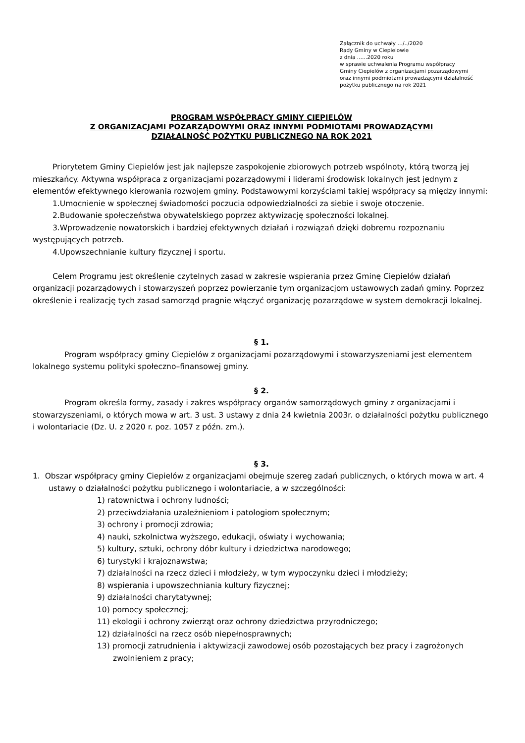Załącznik do uchwały …/../2020
Rady Gminy w Ciepielowie
z dnia ..….2020 roku
w sprawie uchwalenia Programu współpracy
Gminy Ciepielów z organizacjami pozarządowymi
oraz innymi podmiotami prowadzącymi działalność
pożytku publicznego na rok 2021
PROGRAM WSPÓŁPRACY GMINY CIEPIELÓW
Z ORGANIZACJAMI POZARZĄDOWYMI ORAZ INNYMI PODMIOTAMI PROWADZĄCYMI
DZIAŁALNOŚĆ POŻYTKU PUBLICZNEGO NA ROK 2021
Priorytetem Gminy Ciepielów jest jak najlepsze zaspokojenie zbiorowych potrzeb wspólnoty, którą tworzą jej mieszkańcy. Aktywna współpraca z organizacjami pozarządowymi i liderami środowisk lokalnych jest jednym z elementów efektywnego kierowania rozwojem gminy. Podstawowymi korzyściami takiej współpracy są między innymi:
1.Umocnienie w społecznej świadomości poczucia odpowiedzialności za siebie i swoje otoczenie.
2.Budowanie społeczeństwa obywatelskiego poprzez aktywizację społeczności lokalnej.
3.Wprowadzenie nowatorskich i bardziej efektywnych działań i rozwiązań dzięki dobremu rozpoznaniu występujących potrzeb.
4.Upowszechnianie kultury fizycznej i sportu.
Celem Programu jest określenie czytelnych zasad w zakresie wspierania przez Gminę Ciepielów działań organizacji pozarządowych i stowarzyszeń poprzez powierzanie tym organizacjom ustawowych zadań gminy. Poprzez określenie i realizację tych zasad samorząd pragnie włączyć organizację pozarządowe w system demokracji lokalnej.
§ 1.
Program współpracy gminy Ciepielów z organizacjami pozarządowymi i stowarzyszeniami jest elementem lokalnego systemu polityki społeczno–finansowej gminy.
§ 2.
Program określa formy, zasady i zakres współpracy organów samorządowych gminy z organizacjami i stowarzyszeniami, o których mowa w art. 3 ust. 3 ustawy z dnia 24 kwietnia 2003r. o działalności pożytku publicznego i wolontariacie (Dz. U. z 2020 r. poz. 1057 z późn. zm.).
§ 3.
1. Obszar współpracy gminy Ciepielów z organizacjami obejmuje szereg zadań publicznych, o których mowa w art. 4 ustawy o działalności pożytku publicznego i wolontariacie, a w szczególności:
1) ratownictwa i ochrony ludności;
2) przeciwdziałania uzależnieniom i patologiom społecznym;
3) ochrony i promocji zdrowia;
4) nauki, szkolnictwa wyższego, edukacji, oświaty i wychowania;
5) kultury, sztuki, ochrony dóbr kultury i dziedzictwa narodowego;
6) turystyki i krajoznawstwa;
7) działalności na rzecz dzieci i młodzieży, w tym wypoczynku dzieci i młodzieży;
8) wspierania i upowszechniania kultury fizycznej;
9) działalności charytatywnej;
10) pomocy społecznej;
11) ekologii i ochrony zwierząt oraz ochrony dziedzictwa przyrodniczego;
12) działalności na rzecz osób niepełnosprawnych;
13) promocji zatrudnienia i aktywizacji zawodowej osób pozostających bez pracy i zagrożonych zwolnieniem z pracy;